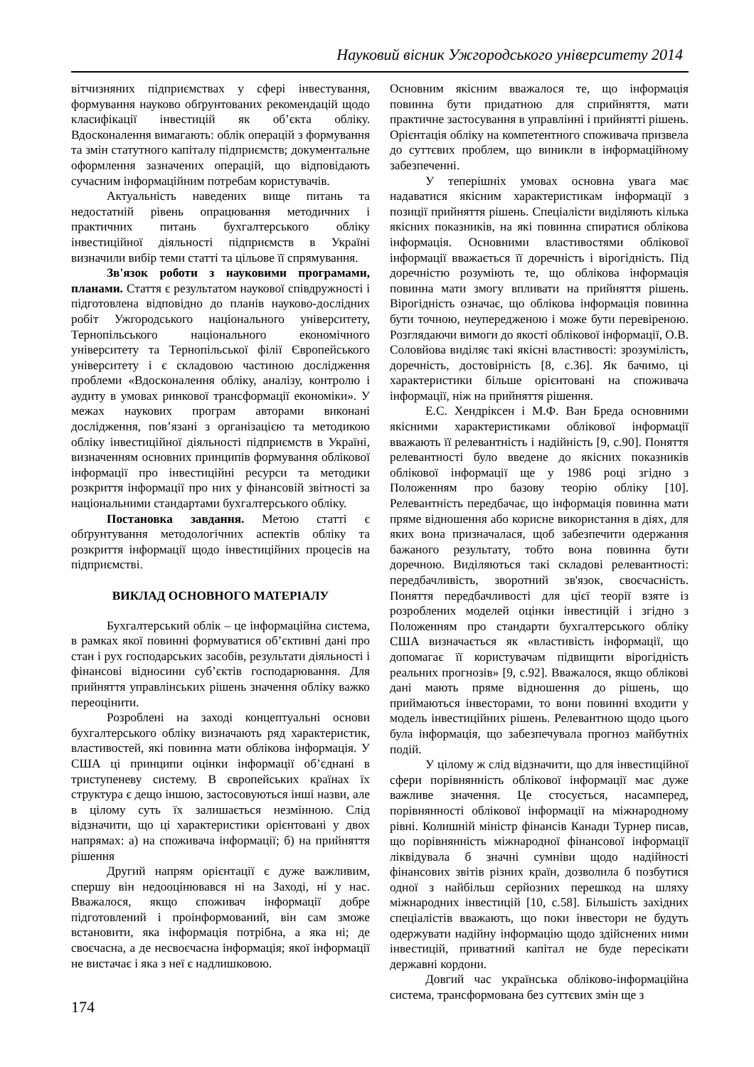Науковий вісник Ужгородського університету 2014
вітчизняних підприємствах у сфері інвестування, формування науково обґрунтованих рекомендацій щодо класифікації інвестицій як об’єкта обліку. Вдосконалення вимагають: облік операцій з формування та змін статутного капіталу підприємств; документальне оформлення зазначених операцій, що відповідають сучасним інформаційним потребам користувачів.
Актуальність наведених вище питань та недостатній рівень опрацювання методичних і практичних питань бухгалтерського обліку інвестиційної діяльності підприємств в Україні визначили вибір теми статті та цільове її спрямування.
Зв'язок роботи з науковими програмами, планами. Стаття є результатом наукової співдружності і підготовлена відповідно до планів науково-дослідних робіт Ужгородського національного університету, Тернопільського національного економічного університету та Тернопільської філії Європейського університету і є складовою частиною дослідження проблеми «Вдосконалення обліку, аналізу, контролю і аудиту в умовах ринкової трансформації економіки». У межах наукових програм авторами виконані дослідження, пов’язані з організацією та методикою обліку інвестиційної діяльності підприємств в Україні, визначенням основних принципів формування облікової інформації про інвестиційні ресурси та методики розкриття інформації про них у фінансовій звітності за національними стандартами бухгалтерського обліку.
Постановка завдання. Метою статті є обґрунтування методологічних аспектів обліку та розкриття інформації щодо інвестиційних процесів на підприємстві.
ВИКЛАД ОСНОВНОГО МАТЕРІАЛУ
Бухгалтерський облік – це інформаційна система, в рамках якої повинні формуватися об’єктивні дані про стан і рух господарських засобів, результати діяльності і фінансові відносини суб’єктів господарювання. Для прийняття управлінських рішень значення обліку важко переоцінити.
Розроблені на заході концептуальні основи бухгалтерського обліку визначають ряд характеристик, властивостей, які повинна мати облікова інформація. У США ці принципи оцінки інформації об’єднані в триступеневу систему. В європейських країнах їх структура є дещо іншою, застосовуються інші назви, але в цілому суть їх залишається незмінною. Слід відзначити, що ці характеристики орієнтовані у двох напрямах: а) на споживача інформації; б) на прийняття рішення
Другий напрям орієнтації є дуже важливим, спершу він недооцінювався ні на Заході, ні у нас. Вважалося, якщо споживач інформації добре підготовлений і проінформований, він сам зможе встановити, яка інформація потрібна, а яка ні; де своєчасна, а де несвоєчасна інформація; якої інформації не вистачає і яка з неї є надлишковою.
Основним якісним вважалося те, що інформація повинна бути придатною для сприйняття, мати практичне застосування в управлінні і прийнятті рішень. Орієнтація обліку на компетентного споживача призвела до суттєвих проблем, що виникли в інформаційному забезпеченні.
У теперішніх умовах основна увага має надаватися якісним характеристикам інформації з позиції прийняття рішень. Спеціалісти виділяють кілька якісних показників, на які повинна спиратися облікова інформація. Основними властивостями облікової інформації вважається її доречність і вірогідність. Під доречністю розуміють те, що облікова інформація повинна мати змогу впливати на прийняття рішень. Вірогідність означає, що облікова інформація повинна бути точною, неупередженою і може бути перевіреною. Розглядаючи вимоги до якості облікової інформації, О.В. Соловйова виділяє такі якісні властивості: зрозумілість, доречність, достовірність [8, с.36]. Як бачимо, ці характеристики більше орієнтовані на споживача інформації, ніж на прийняття рішення.
Е.С. Хендріксен і М.Ф. Ван Бреда основними якісними характеристиками облікової інформації вважають її релевантність і надійність [9, с.90]. Поняття релевантності було введене до якісних показників облікової інформації ще у 1986 році згідно з Положенням про базову теорію обліку [10]. Релевантність передбачає, що інформація повинна мати пряме відношення або корисне використання в діях, для яких вона призначалася, щоб забезпечити одержання бажаного результату, тобто вона повинна бути доречною. Виділяються такі складові релевантності: передбачливість, зворотний зв'язок, своєчасність. Поняття передбачливості для цієї теорії взяте із розроблених моделей оцінки інвестицій і згідно з Положенням про стандарти бухгалтерського обліку США визначається як «властивість інформації, що допомагає її користувачам підвищити вірогідність реальних прогнозів» [9, с.92]. Вважалося, якщо облікові дані мають пряме відношення до рішень, що приймаються інвесторами, то вони повинні входити у модель інвестиційних рішень. Релевантною щодо цього була інформація, що забезпечувала прогноз майбутніх подій.
У цілому ж слід відзначити, що для інвестиційної сфери порівнянність облікової інформації має дуже важливе значення. Це стосується, насамперед, порівнянності облікової інформації на міжнародному рівні. Колишній міністр фінансів Канади Турнер писав, що порівнянність міжнародної фінансової інформації ліквідувала б значні сумніви щодо надійності фінансових звітів різних країн, дозволила б позбутися одної з найбільш серйозних перешкод на шляху міжнародних інвестицій [10, с.58]. Більшість західних спеціалістів вважають, що поки інвестори не будуть одержувати надійну інформацію щодо здійснених ними інвестицій, приватний капітал не буде пересікати державні кордони.
Довгий час українська обліково-інформаційна система, трансформована без суттєвих змін ще з
174